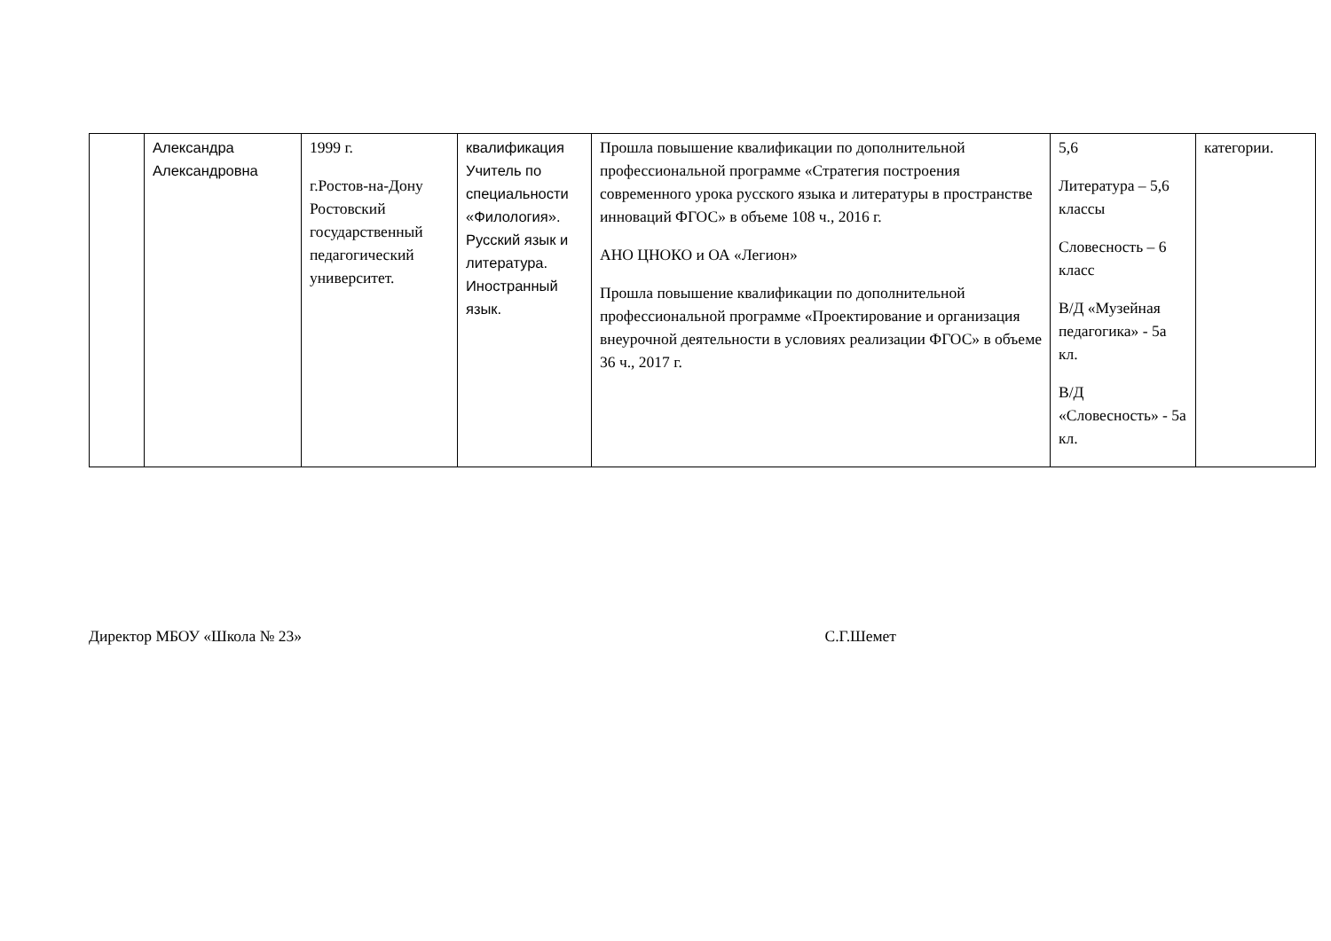| | Александра Александровна | 1999 г. г.Ростов-на-Дону Ростовский государственный педагогический университет. | квалификация Учитель по специальности «Филология». Русский язык и литература. Иностранный язык. | Прошла повышение квалификации по дополнительной профессиональной программе «Стратегия построения современного урока русского языка и литературы в пространстве инноваций ФГОС» в объеме 108 ч., 2016 г. АНО ЦНОКО и ОА «Легион» Прошла повышение квалификации по дополнительной профессиональной программе «Проектирование и организация внеурочной деятельности в условиях реализации ФГОС» в объеме 36 ч., 2017 г. | 5,6 Литература – 5,6 классы Словесность – 6 класс В/Д «Музейная педагогика» - 5а кл. В/Д «Словесность» - 5а кл. | категории. |
Директор МБОУ «Школа № 23» С.Г.Шемет